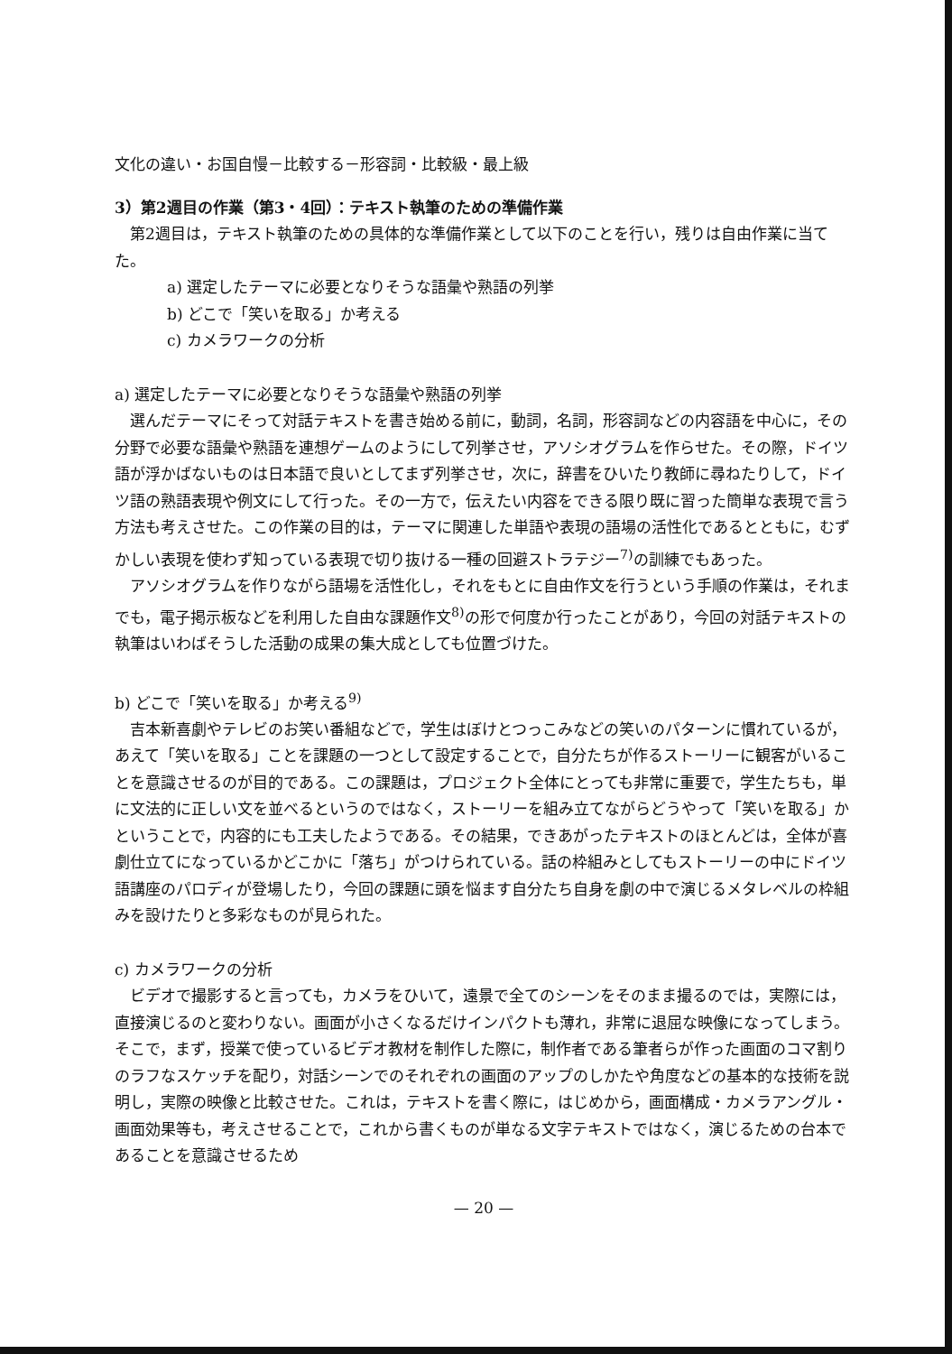文化の違い・お国自慢－比較する－形容詞・比較級・最上級
3）第2週目の作業（第3・4回）：テキスト執筆のための準備作業
第2週目は，テキスト執筆のための具体的な準備作業として以下のことを行い，残りは自由作業に当てた。
a) 選定したテーマに必要となりそうな語彙や熟語の列挙
b) どこで「笑いを取る」か考える
c) カメラワークの分析
a) 選定したテーマに必要となりそうな語彙や熟語の列挙
選んだテーマにそって対話テキストを書き始める前に，動詞，名詞，形容詞などの内容語を中心に，その分野で必要な語彙や熟語を連想ゲームのようにして列挙させ，アソシオグラムを作らせた。その際，ドイツ語が浮かばないものは日本語で良いとしてまず列挙させ，次に，辞書をひいたり教師に尋ねたりして，ドイツ語の熟語表現や例文にして行った。その一方で，伝えたい内容をできる限り既に習った簡単な表現で言う方法も考えさせた。この作業の目的は，テーマに関連した単語や表現の語場の活性化であるとともに，むずかしい表現を使わず知っている表現で切り抜ける一種の回避ストラテジー<sup>7)</sup>の訓練でもあった。
アソシオグラムを作りながら語場を活性化し，それをもとに自由作文を行うという手順の作業は，それまでも，電子掲示板などを利用した自由な課題作文<sup>8)</sup>の形で何度か行ったことがあり，今回の対話テキストの執筆はいわばそうした活動の成果の集大成としても位置づけた。
b) どこで「笑いを取る」か考える<sup>9)</sup>
吉本新喜劇やテレビのお笑い番組などで，学生はぼけとつっこみなどの笑いのパターンに慣れているが，あえて「笑いを取る」ことを課題の一つとして設定することで，自分たちが作るストーリーに観客がいることを意識させるのが目的である。この課題は，プロジェクト全体にとっても非常に重要で，学生たちも，単に文法的に正しい文を並べるというのではなく，ストーリーを組み立てながらどうやって「笑いを取る」かということで，内容的にも工夫したようである。その結果，できあがったテキストのほとんどは，全体が喜劇仕立てになっているかどこかに「落ち」がつけられている。話の枠組みとしてもストーリーの中にドイツ語講座のパロディが登場したり，今回の課題に頭を悩ます自分たち自身を劇の中で演じるメタレベルの枠組みを設けたりと多彩なものが見られた。
c) カメラワークの分析
ビデオで撮影すると言っても，カメラをひいて，遠景で全てのシーンをそのまま撮るのでは，実際には，直接演じるのと変わりない。画面が小さくなるだけインパクトも薄れ，非常に退屈な映像になってしまう。そこで，まず，授業で使っているビデオ教材を制作した際に，制作者である筆者らが作った画面のコマ割りのラフなスケッチを配り，対話シーンでのそれぞれの画面のアップのしかたや角度などの基本的な技術を説明し，実際の映像と比較させた。これは，テキストを書く際に，はじめから，画面構成・カメラアングル・画面効果等も，考えさせることで，これから書くものが単なる文字テキストではなく，演じるための台本であることを意識させるため
— 20 —